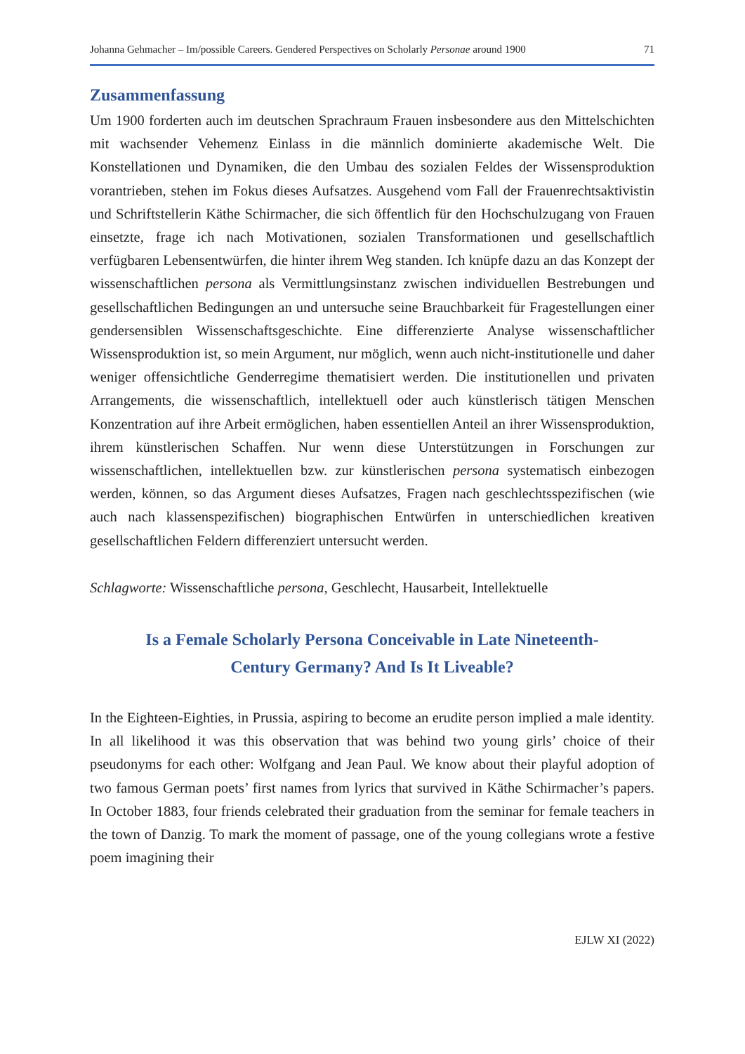Johanna Gehmacher – Im/possible Careers. Gendered Perspectives on Scholarly Personae around 1900 71
Zusammenfassung
Um 1900 forderten auch im deutschen Sprachraum Frauen insbesondere aus den Mittelschichten mit wachsender Vehemenz Einlass in die männlich dominierte akademische Welt. Die Konstellationen und Dynamiken, die den Umbau des sozialen Feldes der Wissensproduktion vorantrieben, stehen im Fokus dieses Aufsatzes. Ausgehend vom Fall der Frauenrechtsaktivistin und Schriftstellerin Käthe Schirmacher, die sich öffentlich für den Hochschulzugang von Frauen einsetzte, frage ich nach Motivationen, sozialen Transformationen und gesellschaftlich verfügbaren Lebensentwürfen, die hinter ihrem Weg standen. Ich knüpfe dazu an das Konzept der wissenschaftlichen persona als Vermittlungsinstanz zwischen individuellen Bestrebungen und gesellschaftlichen Bedingungen an und untersuche seine Brauchbarkeit für Fragestellungen einer gendersensiblen Wissenschaftsgeschichte. Eine differenzierte Analyse wissenschaftlicher Wissensproduktion ist, so mein Argument, nur möglich, wenn auch nicht-institutionelle und daher weniger offensichtliche Genderregime thematisiert werden. Die institutionellen und privaten Arrangements, die wissenschaftlich, intellektuell oder auch künstlerisch tätigen Menschen Konzentration auf ihre Arbeit ermöglichen, haben essentiellen Anteil an ihrer Wissensproduktion, ihrem künstlerischen Schaffen. Nur wenn diese Unterstützungen in Forschungen zur wissenschaftlichen, intellektuellen bzw. zur künstlerischen persona systematisch einbezogen werden, können, so das Argument dieses Aufsatzes, Fragen nach geschlechtsspezifischen (wie auch nach klassenspezifischen) biographischen Entwürfen in unterschiedlichen kreativen gesellschaftlichen Feldern differenziert untersucht werden.
Schlagworte: Wissenschaftliche persona, Geschlecht, Hausarbeit, Intellektuelle
Is a Female Scholarly Persona Conceivable in Late Nineteenth-Century Germany? And Is It Liveable?
In the Eighteen-Eighties, in Prussia, aspiring to become an erudite person implied a male identity. In all likelihood it was this observation that was behind two young girls’ choice of their pseudonyms for each other: Wolfgang and Jean Paul. We know about their playful adoption of two famous German poets’ first names from lyrics that survived in Käthe Schirmacher’s papers. In October 1883, four friends celebrated their graduation from the seminar for female teachers in the town of Danzig. To mark the moment of passage, one of the young collegians wrote a festive poem imagining their
EJLW XI (2022)